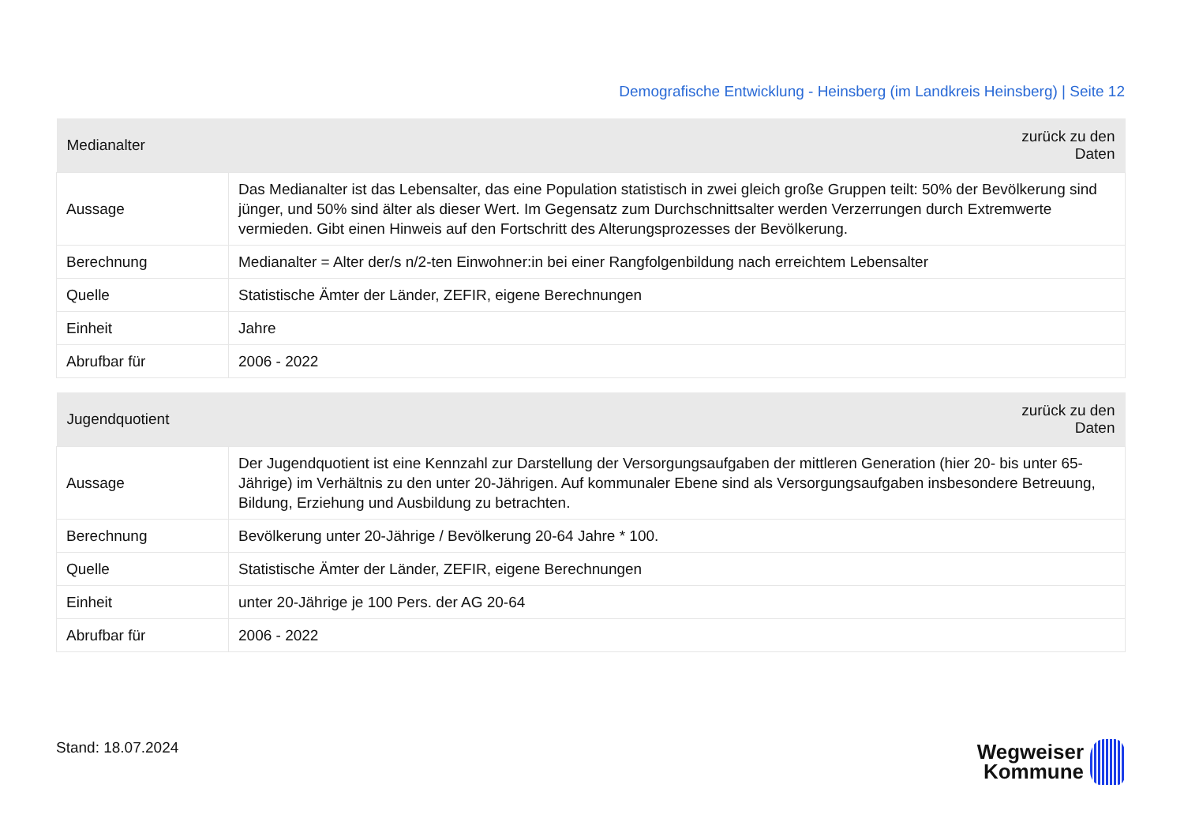Demografische Entwicklung - Heinsberg (im Landkreis Heinsberg) | Seite 12
| Medianalter | zurück zu den Daten |
| --- | --- |
| Aussage | Das Medianalter ist das Lebensalter, das eine Population statistisch in zwei gleich große Gruppen teilt: 50% der Bevölkerung sind jünger, und 50% sind älter als dieser Wert. Im Gegensatz zum Durchschnittsalter werden Verzerrungen durch Extremwerte vermieden. Gibt einen Hinweis auf den Fortschritt des Alterungsprozesses der Bevölkerung. |
| Berechnung | Medianalter = Alter der/s n/2-ten Einwohner:in bei einer Rangfolgenbildung nach erreichtem Lebensalter |
| Quelle | Statistische Ämter der Länder, ZEFIR, eigene Berechnungen |
| Einheit | Jahre |
| Abrufbar für | 2006 - 2022 |
| Jugendquotient | zurück zu den Daten |
| --- | --- |
| Aussage | Der Jugendquotient ist eine Kennzahl zur Darstellung der Versorgungsaufgaben der mittleren Generation (hier 20- bis unter 65-Jährige) im Verhältnis zu den unter 20-Jährigen. Auf kommunaler Ebene sind als Versorgungsaufgaben insbesondere Betreuung, Bildung, Erziehung und Ausbildung zu betrachten. |
| Berechnung | Bevölkerung unter 20-Jährige / Bevölkerung 20-64 Jahre * 100. |
| Quelle | Statistische Ämter der Länder, ZEFIR, eigene Berechnungen |
| Einheit | unter 20-Jährige je 100 Pers. der AG 20-64 |
| Abrufbar für | 2006 - 2022 |
Stand: 18.07.2024
Wegweiser
Kommune